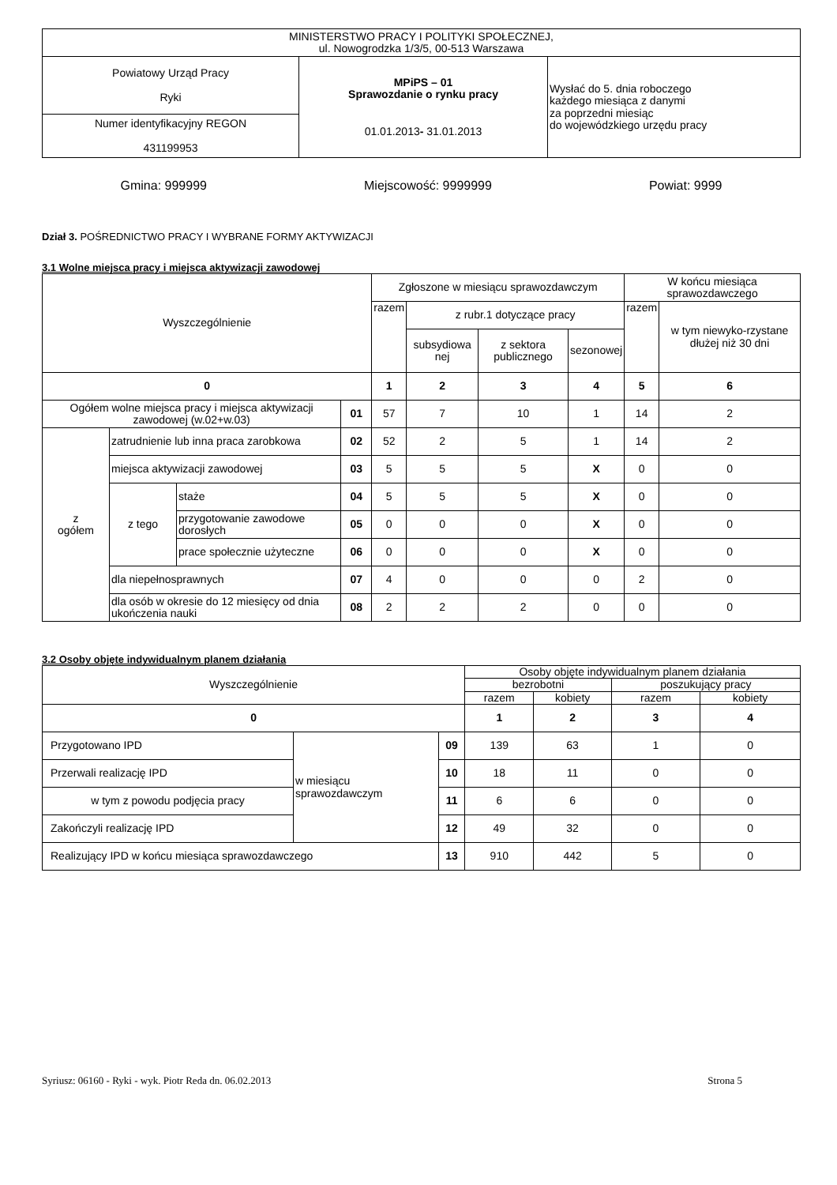| MINISTERSTWO PRACY I POLITYKI SPOŁECZNEJ, ul. Nowogrodzka 1/3/5, 00-513 Warszawa | | |
| Powiatowy Urząd Pracy Ryki | MPiPS – 01 Sprawozdanie o rynku pracy 01.01.2013 - 31.01.2013 | Wysłać do 5. dnia roboczego każdego miesiąca z danymi za poprzedni miesiąc do wojewódzkiego urzędu pracy |
| Numer identyfikacyjny REGON 431199953 | | |
Gmina: 999999 Miejscowość: 9999999 Powiat: 9999
Dział 3. POŚREDNICTWO PRACY I WYBRANE FORMY AKTYWIZACJI
3.1 Wolne miejsca pracy i miejsca aktywizacji zawodowej
| Wyszczególnienie | | | | Zgłoszone w miesiącu sprawozdawczym | | | | W końcu miesiąca sprawozdawczego | |
| --- | --- | --- | --- | --- | --- | --- | --- | --- | --- |
| | | | | razem | z rubr.1 dotyczące pracy | | | razem | w tym niewyko-rzystane dłużej niż 30 dni |
| | | | | | subsydiowa nej | z sektora publicznego | sezonowej | | |
| 0 | | | | 1 | 2 | 3 | 4 | 5 | 6 |
| Ogółem wolne miejsca pracy i miejsca aktywizacji zawodowej (w.02+w.03) | | | 01 | 57 | 7 | 10 | 1 | 14 | 2 |
| z ogółem | zatrudnienie lub inna praca zarobkowa | | 02 | 52 | 2 | 5 | 1 | 14 | 2 |
| | miejsca aktywizacji zawodowej | | 03 | 5 | 5 | 5 | X | 0 | 0 |
| | z tego | staże | 04 | 5 | 5 | 5 | X | 0 | 0 |
| | | przygotowanie zawodowe dorosłych | 05 | 0 | 0 | 0 | X | 0 | 0 |
| | | prace społecznie użyteczne | 06 | 0 | 0 | 0 | X | 0 | 0 |
| | dla niepełnosprawnych | | 07 | 4 | 0 | 0 | 0 | 2 | 0 |
| | dla osób w okresie do 12 miesięcy od dnia ukończenia nauki | | 08 | 2 | 2 | 2 | 0 | 0 | 0 |
3.2 Osoby objęte indywidualnym planem działania
| Wyszczególnienie | | | Osoby objęte indywidualnym planem działania | | | |
| --- | --- | --- | --- | --- | --- | --- |
| | | | bezrobotni | | poszukujący pracy | |
| | | | razem | kobiety | razem | kobiety |
| 0 | | | 1 | 2 | 3 | 4 |
| Przygotowano IPD | w miesiącu sprawozdawczym | 09 | 139 | 63 | 1 | 0 |
| Przerwali realizację IPD | | 10 | 18 | 11 | 0 | 0 |
| w tym z powodu podjęcia pracy | | 11 | 6 | 6 | 0 | 0 |
| Zakończyli realizację IPD | | 12 | 49 | 32 | 0 | 0 |
| Realizujący IPD w końcu miesiąca sprawozdawczego | | 13 | 910 | 442 | 5 | 0 |
Syriusz: 06160 - Ryki - wyk. Piotr Reda dn. 06.02.2013 Strona 5